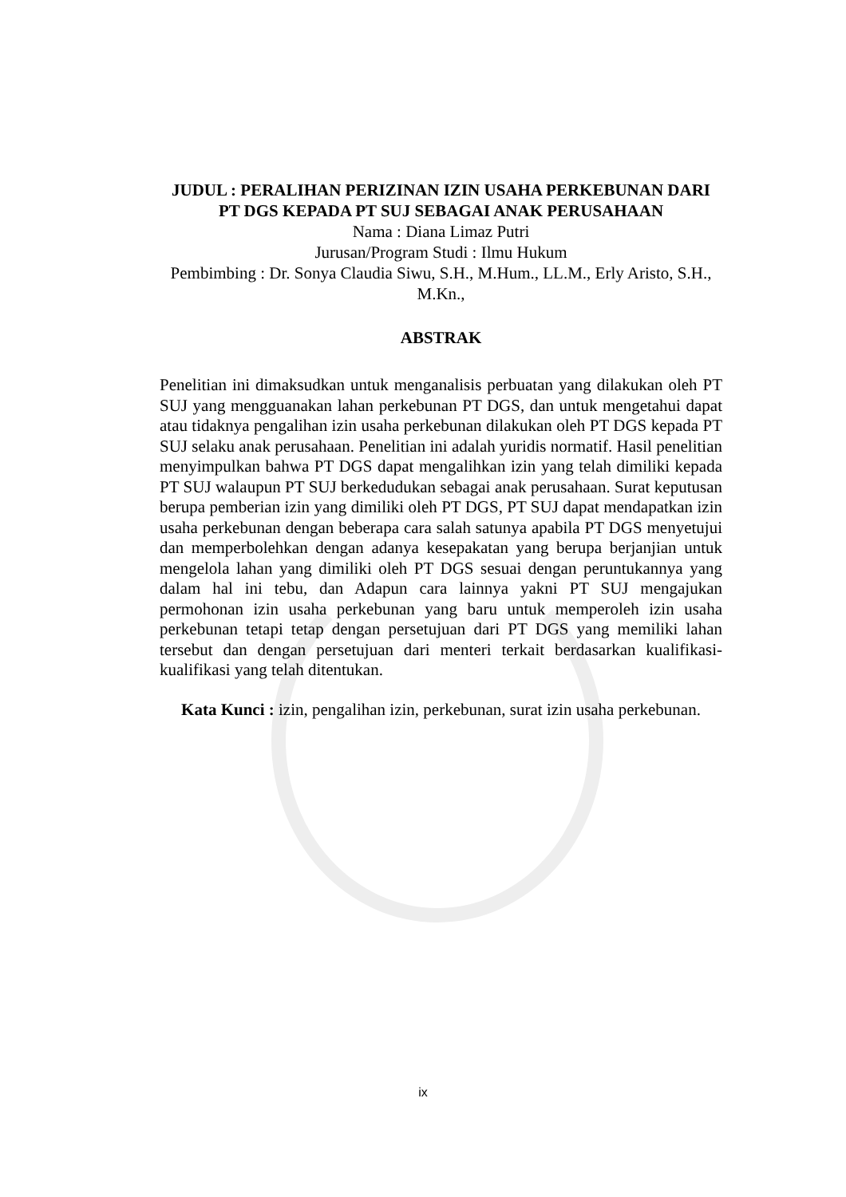JUDUL : PERALIHAN PERIZINAN IZIN USAHA PERKEBUNAN DARI PT DGS KEPADA PT SUJ SEBAGAI ANAK PERUSAHAAN
Nama : Diana Limaz Putri
Jurusan/Program Studi : Ilmu Hukum
Pembimbing : Dr. Sonya Claudia Siwu, S.H., M.Hum., LL.M., Erly Aristo, S.H., M.Kn.,
ABSTRAK
Penelitian ini dimaksudkan untuk menganalisis perbuatan yang dilakukan oleh PT SUJ yang mengguanakan lahan perkebunan PT DGS, dan untuk mengetahui dapat atau tidaknya pengalihan izin usaha perkebunan dilakukan oleh PT DGS kepada PT SUJ selaku anak perusahaan. Penelitian ini adalah yuridis normatif. Hasil penelitian menyimpulkan bahwa PT DGS dapat mengalihkan izin yang telah dimiliki kepada PT SUJ walaupun PT SUJ berkedudukan sebagai anak perusahaan. Surat keputusan berupa pemberian izin yang dimiliki oleh PT DGS, PT SUJ dapat mendapatkan izin usaha perkebunan dengan beberapa cara salah satunya apabila PT DGS menyetujui dan memperbolehkan dengan adanya kesepakatan yang berupa berjanjian untuk mengelola lahan yang dimiliki oleh PT DGS sesuai dengan peruntukannya yang dalam hal ini tebu, dan Adapun cara lainnya yakni PT SUJ mengajukan permohonan izin usaha perkebunan yang baru untuk memperoleh izin usaha perkebunan tetapi tetap dengan persetujuan dari PT DGS yang memiliki lahan tersebut dan dengan persetujuan dari menteri terkait berdasarkan kualifikasi-kualifikasi yang telah ditentukan.
Kata Kunci : izin, pengalihan izin, perkebunan, surat izin usaha perkebunan.
ix